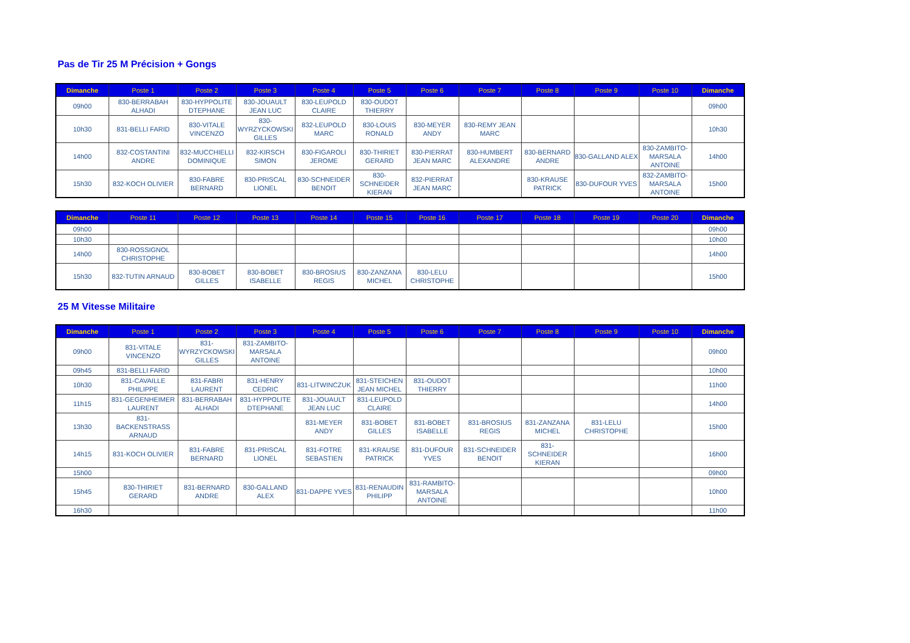Pas de Tir 25 M Précision + Gongs
| Dimanche | Poste 1 | Poste 2 | Poste 3 | Poste 4 | Poste 5 | Poste 6 | Poste 7 | Poste 8 | Poste 9 | Poste 10 | Dimanche |
| --- | --- | --- | --- | --- | --- | --- | --- | --- | --- | --- | --- |
| 09h00 | 830-BERRABAH ALHADI | 830-HYPPOLITE DTEPHANE | 830-JOUAULT JEAN LUC | 830-LEUPOLD CLAIRE | 830-OUDOT THIERRY | | | | | | 09h00 |
| 10h30 | 831-BELLI FARID | 830-VITALE VINCENZO | 830-WYRZYCKOWSKI GILLES | 832-LEUPOLD MARC | 830-LOUIS RONALD | 830-MEYER ANDY | 830-REMY JEAN MARC | | | | 10h30 |
| 14h00 | 832-COSTANTINI ANDRE | 832-MUCCHIELLI DOMINIQUE | 832-KIRSCH SIMON | 830-FIGAROLI JEROME | 830-THIRIET GERARD | 830-PIERRAT JEAN MARC | 830-HUMBERT ALEXANDRE | 830-BERNARD ANDRE | 830-GALLAND ALEX | 830-ZAMBITO-MARSALA ANTOINE | 14h00 |
| 15h30 | 832-KOCH OLIVIER | 830-FABRE BERNARD | 830-PRISCAL LIONEL | 830-SCHNEIDER BENOIT | 830-SCHNEIDER KIERAN | 832-PIERRAT JEAN MARC | | 830-KRAUSE PATRICK | 830-DUFOUR YVES | 832-ZAMBITO-MARSALA ANTOINE | 15h00 |
| Dimanche | Poste 11 | Poste 12 | Poste 13 | Poste 14 | Poste 15 | Poste 16 | Poste 17 | Poste 18 | Poste 19 | Poste 20 | Dimanche |
| --- | --- | --- | --- | --- | --- | --- | --- | --- | --- | --- | --- |
| 09h00 | | | | | | | | | | | 09h00 |
| 10h30 | | | | | | | | | | | 10h00 |
| 14h00 | 830-ROSSIGNOL CHRISTOPHE | | | | | | | | | | 14h00 |
| 15h30 | 832-TUTIN ARNAUD | 830-BOBET GILLES | 830-BOBET ISABELLE | 830-BROSIUS REGIS | 830-ZANZANA MICHEL | 830-LELU CHRISTOPHE | | | | | 15h00 |
25 M Vitesse Militaire
| Dimanche | Poste 1 | Poste 2 | Poste 3 | Poste 4 | Poste 5 | Poste 6 | Poste 7 | Poste 8 | Poste 9 | Poste 10 | Dimanche |
| --- | --- | --- | --- | --- | --- | --- | --- | --- | --- | --- | --- |
| 09h00 | 831-VITALE VINCENZO | 831-WYRZYCKOWSKI GILLES | 831-ZAMBITO-MARSALA ANTOINE | | | | | | | | 09h00 |
| 09h45 | 831-BELLI FARID | | | | | | | | | | 10h00 |
| 10h30 | 831-CAVAILLE PHILIPPE | 831-FABRI LAURENT | 831-HENRY CEDRIC | 831-LITWINCZUK | 831-STEICHEN JEAN MICHEL | 831-OUDOT THIERRY | | | | | 11h00 |
| 11h15 | 831-GEGENHEIMER LAURENT | 831-BERRABAH ALHADI | 831-HYPPOLITE DTEPHANE | 831-JOUAULT JEAN LUC | 831-LEUPOLD CLAIRE | | | | | | 14h00 |
| 13h30 | 831-BACKENSTRASS ARNAUD | | | 831-MEYER ANDY | 831-BOBET GILLES | 831-BOBET ISABELLE | 831-BROSIUS REGIS | 831-ZANZANA MICHEL | 831-LELU CHRISTOPHE | | 15h00 |
| 14h15 | 831-KOCH OLIVIER | 831-FABRE BERNARD | 831-PRISCAL LIONEL | 831-FOTRE SEBASTIEN | 831-KRAUSE PATRICK | 831-DUFOUR YVES | 831-SCHNEIDER BENOIT | 831-SCHNEIDER KIERAN | | | 16h00 |
| 15h00 | | | | | | | | | | | 09h00 |
| 15h45 | 830-THIRIET GERARD | 831-BERNARD ANDRE | 830-GALLAND ALEX | 831-DAPPE YVES | 831-RENAUDIN PHILIPP | 831-RAMBITO-MARSALA ANTOINE | | | | | 10h00 |
| 16h30 | | | | | | | | | | | 11h00 |